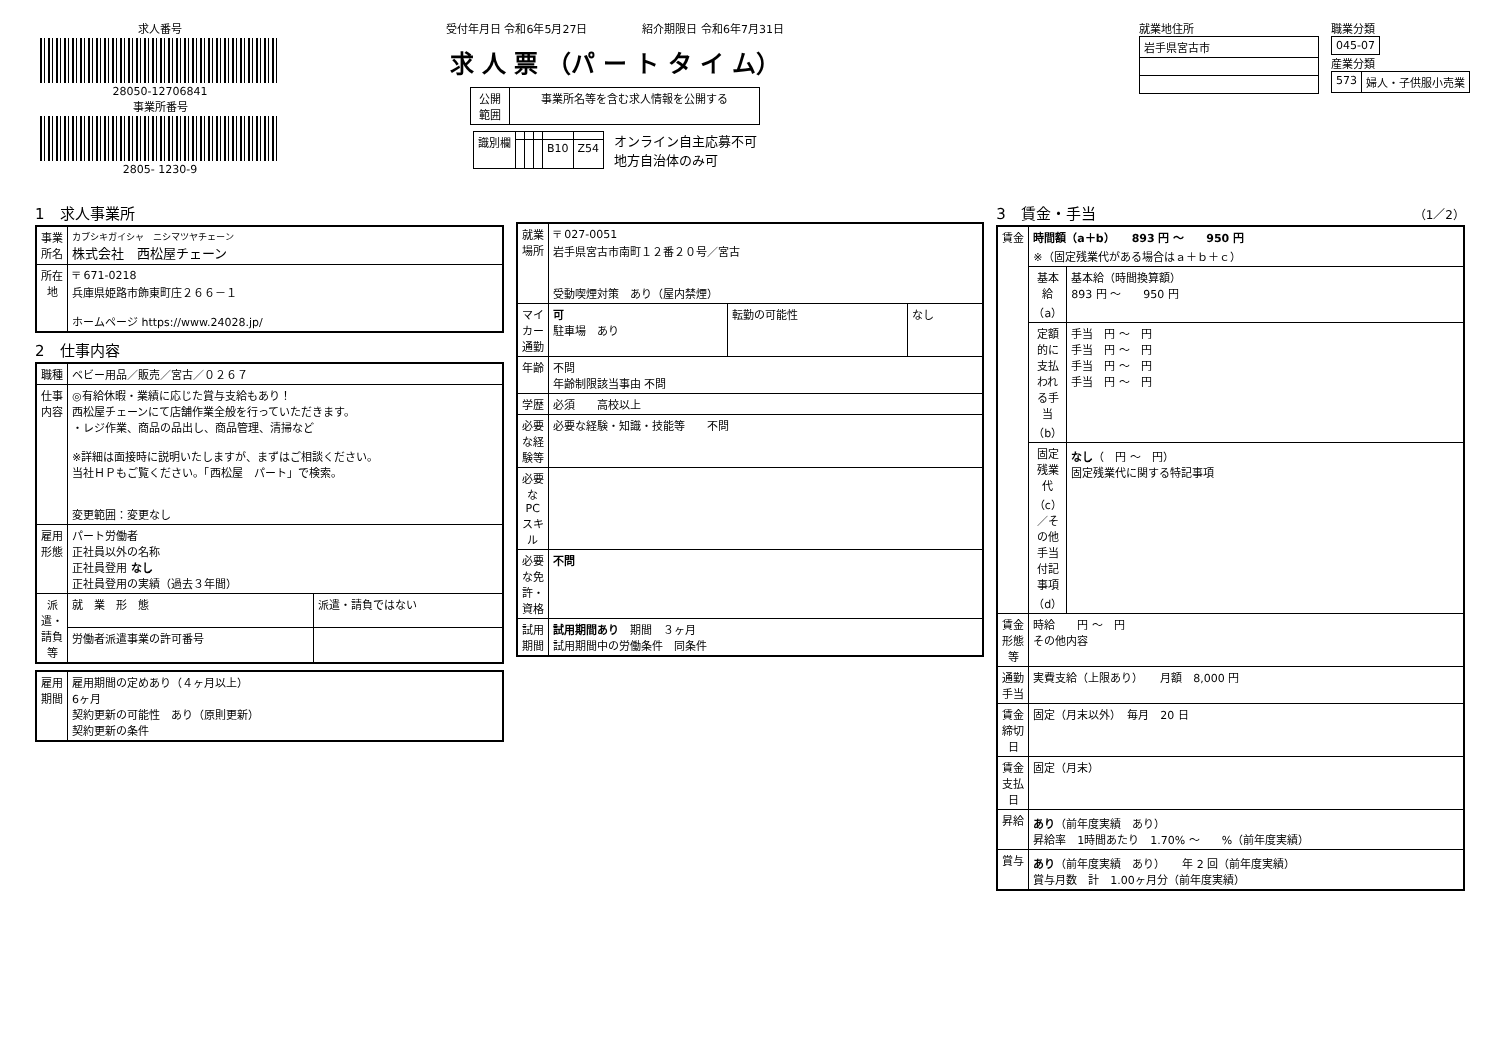求人番号
28050-12706841
事業所番号
2805- 1230-9
受付年月日 令和6年5月27日　　　　　紹介期限日 令和6年7月31日
求 人 票 （パ ー ト タ イ ム）
| 公開 範囲 | 事業所名等を含む求人情報を公開する |
| 識別欄 | | | | | |
| | | | | B10 | Z54 |
オンライン自主応募不可
地方自治体のみ可
就業地住所
| 岩手県宮古市 |
職業分類
| 045-07 |
産業分類
| 573 | 婦人・子供服小売業 |
1　求人事業所
| 事業所名 | カブシキガイシャ ニシマツヤチェーン 株式会社 西松屋チェーン |
| 所在地 | 〒 671-0218 兵庫県姫路市飾東町庄２６６－１ ホームページ https://www.24028.jp/ |
2　仕事内容
| 職種 | ベビー用品／販売／宮古／０２６７ | |
| 仕事内容 | ◎有給休暇・業績に応じた賞与支給もあり！ 西松屋チェーンにて店舗作業全般を行っていただきます。 ・レジ作業、商品の品出し、商品管理、清掃など ※詳細は面接時に説明いたしますが、まずはご相談ください。 当社ＨＰもご覧ください。「西松屋 パート」で検索。 変更範囲：変更なし | |
| 雇用形態 | パート労働者 正社員以外の名称 正社員登用 なし 正社員登用の実績（過去３年間） | |
| 派遣・請負等 | 就 業 形 態 | 派遣・請負ではない |
| | 労働者派遣事業の許可番号 | |
| 雇用期間 | 雇用期間の定めあり（４ヶ月以上） 6ヶ月 契約更新の可能性 あり（原則更新） 契約更新の条件 |
| 就業場所 | 〒 027-0051 岩手県宮古市南町１２番２０号／宮古 受動喫煙対策 あり（屋内禁煙） | | |
| マイカー通勤 | 可 駐車場 あり | 転勤の可能性 | なし |
| 年齢 | 不問 年齢制限該当事由 不問 | | |
| 学歴 | 必須 高校以上 | | |
| 必要な経験等 | 必要な経験・知識・技能等 不問 | | |
| 必要なPCスキル | | | |
| 必要な免許・資格 | 不問 | | |
| 試用期間 | 試用期間あり 期間 ３ヶ月 試用期間中の労働条件 同条件 | | |
3　賃金・手当　（1／2）
| 賃金 | 時間額（a＋b） 893 円 ～ 950 円 ※（固定残業代がある場合はａ＋ｂ＋ｃ） | |
| | 基本給（a） | 基本給（時間換算額） 893 円 ～ 950 円 |
| | 定額的に支払われる手当（b） | 手当 円 ～ 円 手当 円 ～ 円 手当 円 ～ 円 手当 円 ～ 円 |
| | 固定残業代（c）／その他手当付記事項（d） | なし （ 円 ～ 円） 固定残業代に関する特記事項 |
| 賃金形態等 | 時給 円 ～ 円 その他内容 | |
| 通勤手当 | 実費支給（上限あり） 月額 8,000 円 | |
| 賃金締切日 | 固定（月末以外） 毎月 20 日 | |
| 賃金支払日 | 固定（月末） | |
| 昇給 | あり （前年度実績 あり） 昇給率 1時間あたり 1.70% ～ %（前年度実績） | |
| 賞与 | あり （前年度実績 あり） 年 2 回（前年度実績） 賞与月数 計 1.00ヶ月分（前年度実績） | |